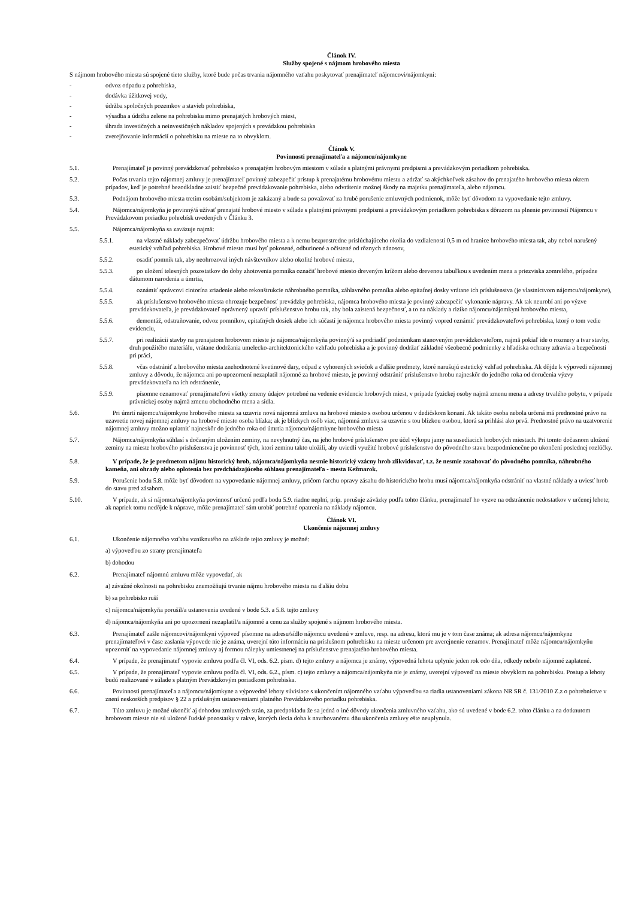Článok IV.
Služby spojené s nájmom hrobového miesta
S nájmom hrobového miesta sú spojené tieto služby, ktoré bude počas trvania nájomného vzťahu poskytovať prenajímateľ nájomcovi/nájomkyni:
- odvoz odpadu z pohrebiska,
- dodávka úžitkovej vody,
- údržba spoločných pozemkov a stavieb pohrebiska,
- výsadba a údržba zelene na pohrebisku mimo prenajatých hrobových miest,
- úhrada investičných a neinvestičných nákladov spojených s prevádzkou pohrebiska
- zverejňovanie informácií o pohrebisku na mieste na to obvyklom.
Článok V.
Povinnosti prenajímateľa a nájomcu/nájomkyne
5.1. Prenajímateľ je povinný prevádzkovať pohrebisko s prenajatým hrobovým miestom v súlade s platnými právnymi predpismi a prevádzkovým poriadkom pohrebiska.
5.2. Počas trvania tejto nájomnej zmluvy je prenajímateľ povinný zabezpečiť prístup k prenajatému hrobovému miestu a zdržať sa akýchkoľvek zásahov do prenajatého hrobového miesta okrem prípadov, keď je potrebné bezodkladne zaistiť bezpečné prevádzkovanie pohrebiska, alebo odvrátenie možnej škody na majetku prenajímateľa, alebo nájomcu.
5.3. Podnájom hrobového miesta tretím osobám/subjektom je zakázaný a bude sa považovať za hrubé porušenie zmluvných podmienok, môže byť dôvodom na vypovedanie tejto zmluvy.
5.4. Nájomca/nájomkyňa je povinný/á užívať prenajaté hrobové miesto v súlade s platnými právnymi predpismi a prevádzkovým poriadkom pohrebiska s dôrazom na plnenie povinností Nájomcu v Prevádzkovom poriadku pohrebísk uvedených v Článku 3.
5.5. Nájomca/nájomkyňa sa zaväzuje najmä:
5.5.1. na vlastné náklady zabezpečovať údržbu hrobového miesta a k nemu bezprostredne prislúchajúceho okolia do vzdialenosti 0,5 m od hranice hrobového miesta tak, aby nebol narušený estetický vzhľad pohrebiska. Hrobové miesto musí byť pokosené, odburinené a očistené od rôznych nánosov,
5.5.2. osadiť pomník tak, aby neohrozoval iných návštevníkov alebo okolité hrobové miesta,
5.5.3. po uložení telesných pozostatkov do doby zhotovenia pomníka označiť hrobové miesto dreveným krížom alebo drevenou tabuľkou s uvedením mena a priezviska zomrelého, prípadne dátumom narodenia a úmrtia,
5.5.4. oznámiť správcovi cintorína zriadenie alebo rekonštrukcie náhrobného pomníka, záhlavného pomníka alebo epitafnej dosky vrátane ich príslušenstva (je vlastníctvom nájomcu/nájomkyne),
5.5.5. ak príslušenstvo hrobového miesta ohrozuje bezpečnosť prevádzky pohrebiska, nájomca hrobového miesta je povinný zabezpečiť vykonanie nápravy. Ak tak neurobí ani po výzve prevádzkovateľa, je prevádzkovateľ oprávnený upraviť príslušenstvo hrobu tak, aby bola zaistená bezpečnosť, a to na náklady a riziko nájomcu/nájomkyni hrobového miesta,
5.5.6. demontáž, odstraňovanie, odvoz pomníkov, epitafných dosiek alebo ich súčastí je nájomca hrobového miesta povinný vopred oznámiť prevádzkovateľovi pohrebiska, ktorý o tom vedie evidenciu,
5.5.7. pri realizácii stavby na prenajatom hrobovom mieste je nájomca/nájomkyňa povinný/á sa podriadiť podmienkam stanoveným prevádzkovateľom, najmä pokiaľ ide o rozmery a tvar stavby, druh použitého materiálu, vrátane dodržania umelecko-architektonického vzhľadu pohrebiska a je povinný dodržať základné všeobecné podmienky z hľadiska ochrany zdravia a bezpečnosti pri práci,
5.5.8. včas odstrániť z hrobového miesta znehodnotené kvetinové dary, odpad z vyhorených sviečok a ďalšie predmety, ktoré narušujú estetický vzhľad pohrebiska. Ak dôjde k výpovedi nájomnej zmluvy z dôvodu, že nájomca ani po upozornení nezaplatil nájomné za hrobové miesto, je povinný odstrániť príslušenstvo hrobu najneskôr do jedného roka od doručenia výzvy prevádzkovateľa na ich odstránenie,
5.5.9. písomne oznamovať prenajímateľovi všetky zmeny údajov potrebné na vedenie evidencie hrobových miest, v prípade fyzickej osoby najmä zmenu mena a adresy trvalého pobytu, v prípade právnickej osoby najmä zmenu obchodného mena a sídla.
5.6. Pri úmrtí nájomcu/nájomkyne hrobového miesta sa uzavrie nová nájomná zmluva na hrobové miesto s osobou určenou v dedičskom konaní. Ak takáto osoba nebola určená má prednostné právo na uzavretie novej nájomnej zmluvy na hrobové miesto osoba blízka; ak je blízkych osôb viac, nájomná zmluva sa uzavrie s tou blízkou osobou, ktorá sa prihlási ako prvá. Prednostné právo na uzatvorenie nájomnej zmluvy možno uplatniť najneskôr do jedného roka od úmrtia nájomcu/nájomkyne hrobového miesta
5.7. Nájomca/nájomkyňa súhlasí s dočasným uložením zeminy, na nevyhnutný čas, na jeho hrobové príslušenstvo pre účel výkopu jamy na susediacich hrobových miestach. Pri tomto dočasnom uložení zeminy na mieste hrobového príslušenstva je povinnosť tých, ktorí zeminu takto uložili, aby uviedli využité hrobové príslušenstvo do pôvodného stavu bezpodmienečne po ukončení poslednej rozlúčky.
5.8. V prípade, že je predmetom nájmu historický hrob, nájomca/nájomkyňa nesmie historický vzácny hrob zlikvidovať, t.z. že nesmie zasahovať do pôvodného pomníka, náhrobného kameňa, ani ohrady alebo oplotenia bez predchádzajúceho súhlasu prenajímateľa - mesta Kežmarok.
5.9. Porušenie bodu 5.8. môže byť dôvodom na vypovedanie nájomnej zmluvy, pričom ťarchu opravy zásahu do historického hrobu musí nájomca/nájomkyňa odstrániť na vlastné náklady a uviesť hrob do stavu pred zásahom.
5.10. V prípade, ak si nájomca/nájomkyňa povinnosť určenú podľa bodu 5.9. riadne neplní, príp. porušuje záväzky podľa tohto článku, prenajímateľ ho vyzve na odstránenie nedostatkov v určenej lehote; ak napriek tomu nedôjde k náprave, môže prenajímateľ sám urobiť potrebné opatrenia na náklady nájomcu.
Článok VI.
Ukončenie nájomnej zmluvy
6.1. Ukončenie nájomného vzťahu vzniknutého na základe tejto zmluvy je možné:
a) výpoveďou zo strany prenajímateľa
b) dohodou
6.2. Prenajímateľ nájomnú zmluvu môže vypovedať, ak
a) závažné okolnosti na pohrebisku znemožňujú trvanie nájmu hrobového miesta na ďalšiu dobu
b) sa pohrebisko ruší
c) nájomca/nájomkyňa porušil/a ustanovenia uvedené v bode 5.3. a 5.8. tejto zmluvy
d) nájomca/nájomkyňa ani po upozornení nezaplatil/a nájomné a cenu za služby spojené s nájmom hrobového miesta.
6.3. Prenajímateľ zašle nájomcovi/nájomkyni výpoveď písomne na adresu/sídlo nájomcu uvedenú v zmluve, resp. na adresu, ktorá mu je v tom čase známa; ak adresa nájomcu/nájomkyne prenajímateľovi v čase zaslania výpovede nie je známa, uverejní túto informáciu na príslušnom pohrebisku na mieste určenom pre zverejnenie oznamov. Prenajímateľ môže nájomcu/nájomkyňu upozorniť na vypovedanie nájomnej zmluvy aj formou nálepky umiestnenej na príslušenstve prenajatého hrobového miesta.
6.4. V prípade, že prenajímateľ vypovie zmluvu podľa čl. VI, ods. 6.2. písm. d) tejto zmluvy a nájomca je známy, výpovedná lehota uplynie jeden rok odo dňa, odkedy nebolo nájomné zaplatené.
6.5. V prípade, že prenajímateľ vypovie zmluvu podľa čl. VI, ods. 6.2., písm. c) tejto zmluvy a nájomca/nájomkyňa nie je známy, uverejní výpoveď na mieste obvyklom na pohrebisku. Postup a lehoty budú realizované v súlade s platným Prevádzkovým poriadkom pohrebiska.
6.6. Povinnosti prenajímateľa a nájomcu/nájomkyne a výpovedné lehoty súvisiace s ukončením nájomného vzťahu výpoveďou sa riadia ustanoveniami zákona NR SR č. 131/2010 Z.z o pohrebníctve v znení neskorších predpisov § 22 a príslušným ustanoveniami platného Prevádzkového poriadku pohrebiska.
6.7. Túto zmluvu je možné ukončiť aj dohodou zmluvných strán, za predpokladu že sa jedná o iné dôvody ukončenia zmluvného vzťahu, ako sú uvedené v bode 6.2. tohto článku a na dotknutom hrobovom mieste nie sú uložené ľudské pozostatky v rakve, ktorých tlecia doba k navrhovanému dňu ukončenia zmluvy ešte neuplynula.